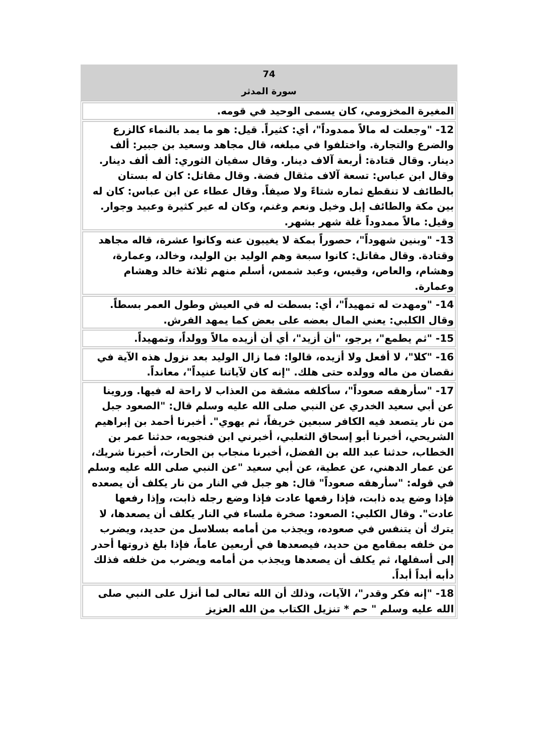74
سورة المدثر
| المغيرة المخزومي، كان يسمى الوحيد في قومه. |
| 12- "وجعلت له مالاً ممدوداً"، أي: كثيراً. قيل: هو ما يمد بالنماء كالزرع والضرع والتجارة. واختلفوا في مبلغه، قال مجاهد وسعيد بن جبير: ألف دينار. وقال قتادة: أربعة آلاف دينار. وقال سفيان الثوري: ألف ألف دينار. وقال ابن عباس: تسعة آلاف مثقال فضة. وقال مقاتل: كان له بستان بالطائف لا تنقطع ثماره شتاءً ولا صيفاً. وقال عطاء عن ابن عباس: كان له بين مكة والطائف إبل وخيل ونعم وغنم، وكان له عير كثيرة وعبيد وجوار. وقيل: مالاً ممدوداً غلة شهر بشهر. |
| 13- "وبنين شهوداً"، حصوراً بمكة لا يغيبون عنه وكانوا عشرة، قاله مجاهد وقتادة. وقال مقاتل: كانوا سبعة وهم الوليد بن الوليد، وخالد، وعمارة، وهشام، والعاص، وقيس، وعبد شمس، أسلم منهم ثلاثة خالد وهشام وعمارة. |
| 14- "ومهدت له تمهيداً"، أي: بسطت له في العيش وطول العمر بسطاً. وقال الكلبي: يعني المال بعضه على بعض كما يمهد الفرش. |
| 15- "ثم يطمع"، يرجو، "أن أزيد"، أي أن أزيده مالاً وولداً، وتمهيداً. |
| 16- "كلا"، لا أفعل ولا أزيده، قالوا: فما زال الوليد بعد نزول هذه الآية في نقصان من ماله وولده حتى هلك. "إنه كان لآياتنا عنيداً"، معانداً. |
| 17- "سأرهقه صعوداً"، سأكلفه مشقة من العذاب لا راحة له فيها. وروينا عن أبي سعيد الخدري عن النبي صلى الله عليه وسلم قال: "الصعود جبل من نار يتصعد فيه الكافر سبعين خريفاً، ثم يهوي". أخبرنا أحمد بن إبراهيم الشريحي، أخبرنا أبو إسحاق الثعلبي، أخبرني ابن فنجويه، حدثنا عمر بن الخطاب، حدثنا عبد الله بن الفضل، أخبرنا منجاب بن الحارث، أخبرنا شريك، عن عمار الدهني، عن عطية، عن أبي سعيد "عن النبي صلى الله عليه وسلم في قوله: "سأرهقه صعوداً" قال: هو جبل في النار من نار يكلف أن يصعده فإذا وضع يده ذابت، فإذا رفعها عادت فإذا وضع رجله ذابت، وإذا رفعها عادت". وقال الكلبي: الصعود: صخرة ملساء في النار يكلف أن يصعدها، لا يترك أن يتنفس في صعوده، ويجذب من أمامه بسلاسل من حديد، ويضرب من خلفه بمقامع من حديد، فيصعدها في أربعين عاماً، فإذا بلغ ذروتها أحدر إلى أسفلها، ثم يكلف أن يصعدها ويجذب من أمامه ويضرب من خلفه فذلك دأبه أبداً أبداً. |
| 18- "إنه فكر وقدر"، الآيات، وذلك أن الله تعالى لما أنزل على النبي صلى الله عليه وسلم " حم * تنزيل الكتاب من الله العزيز |